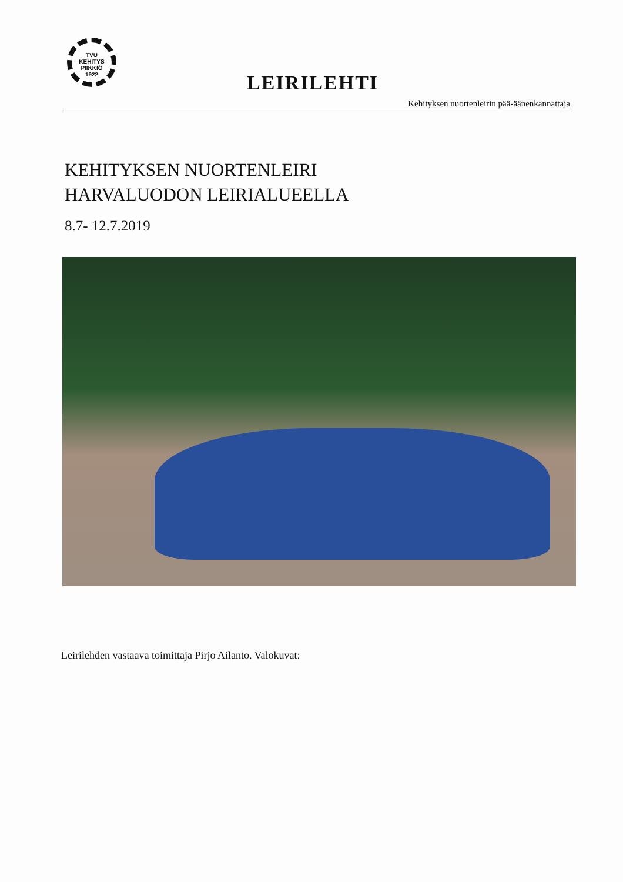TVU
KEHITYS
PIIKKIÖ
1922
LEIRILEHTI
Kehityksen nuortenleirin pää-äänenkannattaja
KEHITYKSEN NUORTENLEIRI
HARVALUODON LEIRIALUEELLA
8.7- 12.7.2019
Leirilehden vastaava toimittaja Pirjo Ailanto. Valokuvat: